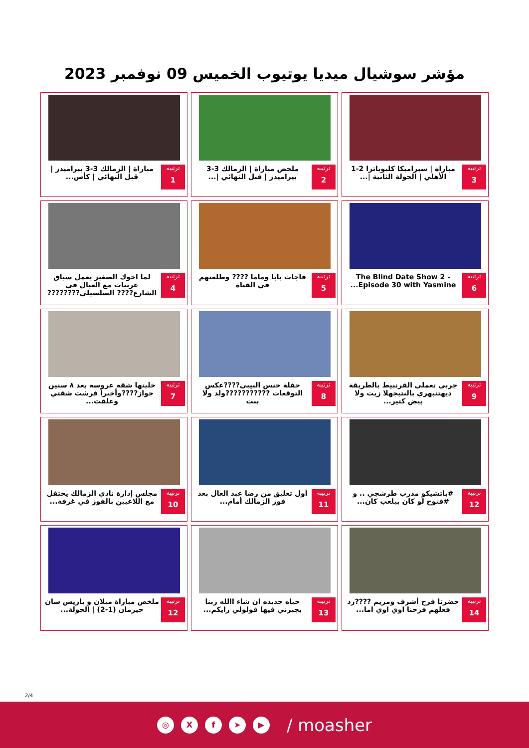مؤشر سوشيال ميديا يوتيوب الخميس 09 نوفمبر 2023
ترتيبه
3
مباراة | سيراميكا كليوباترا 2-1 الأهلي | الجولة الثانية |...
ترتيبه
2
ملخص مباراة | الزمالك 3-3 بيراميدز | قبل النهائي |...
ترتيبه
1
مباراة | الزمالك 3-3 بيراميدز | قبل النهائي | كأس...
ترتيبه
6
The Blind Date Show 2 - Episode 30 with Yasmine...
ترتيبه
5
فاجات بابا وماما ???? وطلعتهم في القناة
ترتيبه
4
لما اخوك الصغير يعمل سباق عربيات مع العيال في الشارع???? السلسيلي????????
ترتيبه
9
جربي تعملي القرنبيط بالطريقة ديهتنبهري بالنتيجهلا زيت ولا بيض كتير...
ترتيبه
8
حفلة جنس البيبي????عكس التوقعات ???????????ولد ولا بنت
ترتيبه
7
خليتها شقة عروسه بعد ٨ سنين جواز????وأخيراً فرشت شقتي وعلقت...
ترتيبه
12
#باتشيكو مدرب طرشجي .. و #فتوح لو كان بيلعب كان...
ترتيبه
11
أول تعليق من رضا عبد العال بعد فوز الزمالك أمام...
ترتيبه
10
مجلس إدارة نادي الزمالك يحتفل مع اللاعبين بالفوز في غرفة...
ترتيبه
14
حضرنا فرح أشرف ومريم ????رد فعلهم فرحنا اوي اوي اما...
ترتيبه
13
حياه جديده ان شاء االله ربنا يجبرني فيها قولولي رايكم...
ترتيبه
12
ملخص مباراة ميلان و باريس سان جيرمان (1-2) | الجولة...
2/4
◎ Xf ➤ ▶ / moasher